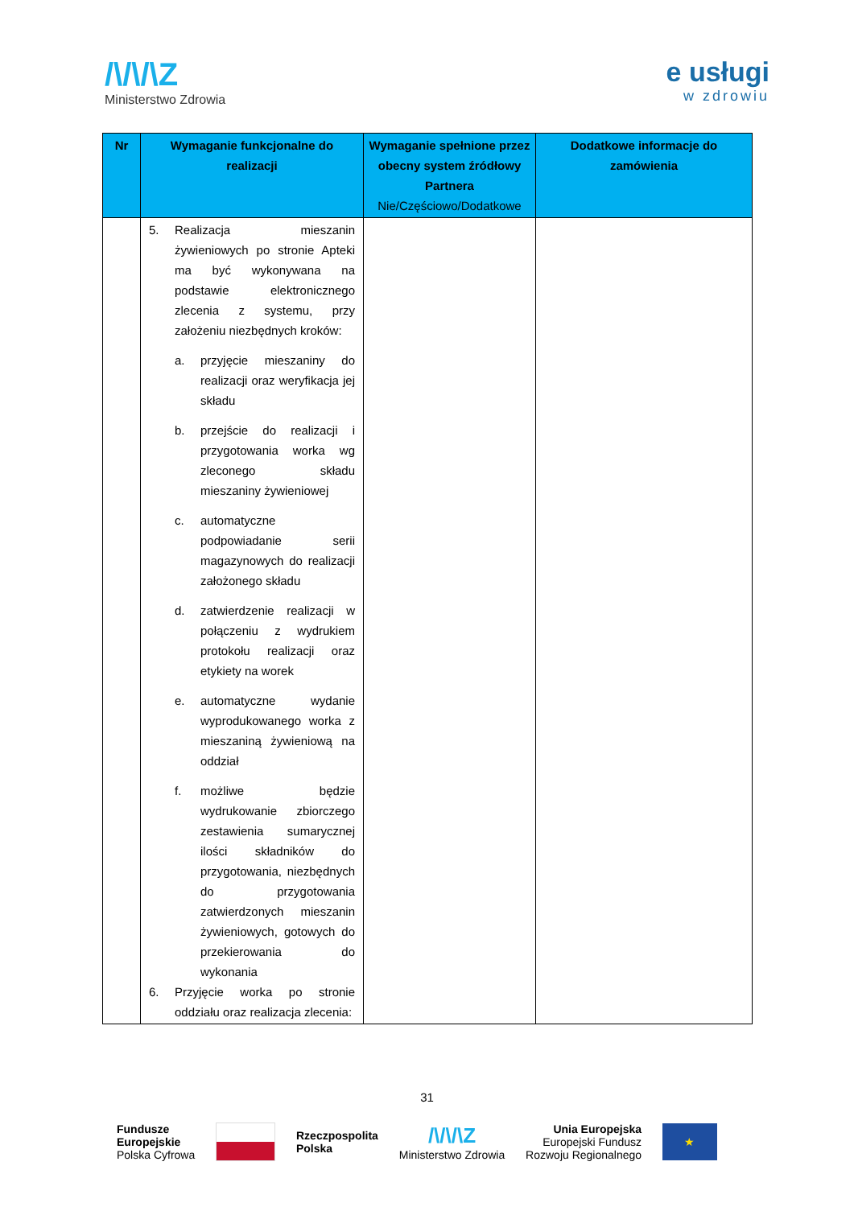/\/\/\Z
Ministerstwo Zdrowia
e usługi
w zdrowiu
| Nr | Wymaganie funkcjonalne do realizacji | Wymaganie spełnione przez obecny system źródłowy Partnera Nie/Częściowo/Dodatkowe | Dodatkowe informacje do zamówienia |
| --- | --- | --- | --- |
| | 5. Realizacja mieszanin żywieniowych po stronie Apteki ma być wykonywana na podstawie elektronicznego zlecenia z systemu, przy założeniu niezbędnych kroków: a. przyjęcie mieszaniny do realizacji oraz weryfikacja jej składu b. przejście do realizacji i przygotowania worka wg zleconego składu mieszaniny żywieniowej c. automatyczne podpowiadanie serii magazynowych do realizacji założonego składu d. zatwierdzenie realizacji w połączeniu z wydrukiem protokołu realizacji oraz etykiety na worek e. automatyczne wydanie wyprodukowanego worka z mieszaniną żywieniową na oddział f. możliwe będzie wydrukowanie zbiorczego zestawienia sumarycznej ilości składników do przygotowania, niezbędnych do przygotowania zatwierdzonych mieszanin żywieniowych, gotowych do przekierowania do wykonania 6. Przyjęcie worka po stronie oddziału oraz realizacja zlecenia: | | |
31
Fundusze
Europejskie
Polska Cyfrowa
Rzeczpospolita
Polska
/\/\/\Z
Ministerstwo Zdrowia
Unia Europejska
Europejski Fundusz
Rozwoju Regionalnego
★